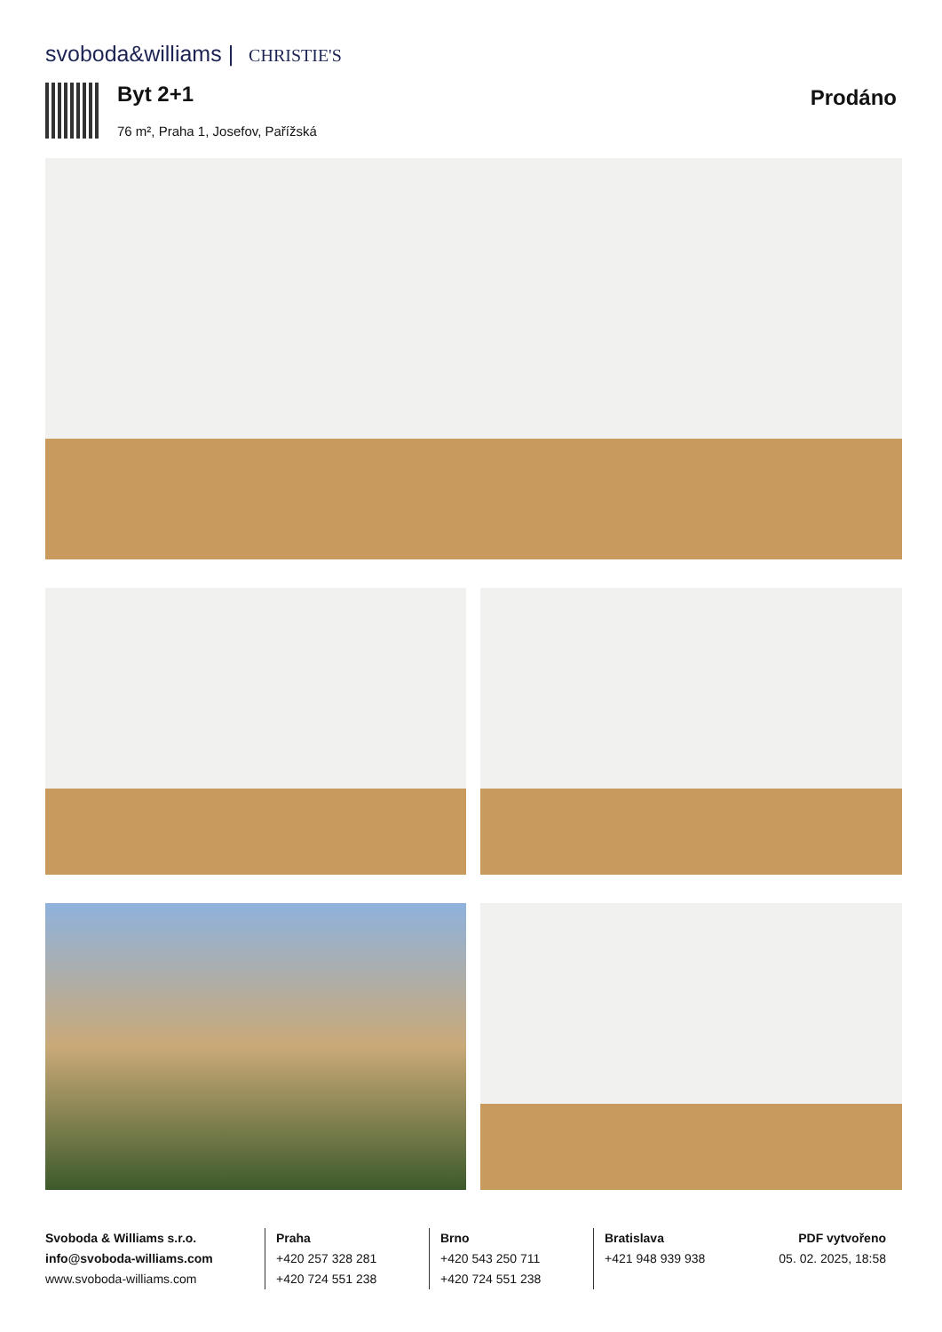svoboda&williams | CHRISTIE'S
Byt 2+1 Prodáno
76 m², Praha 1, Josefov, Pařížská
Svoboda & Williams s.r.o.
info@svoboda-williams.com
www.svoboda-williams.com
Praha
+420 257 328 281
+420 724 551 238
Brno
+420 543 250 711
+420 724 551 238
Bratislava
+421 948 939 938
PDF vytvořeno
05. 02. 2025, 18:58